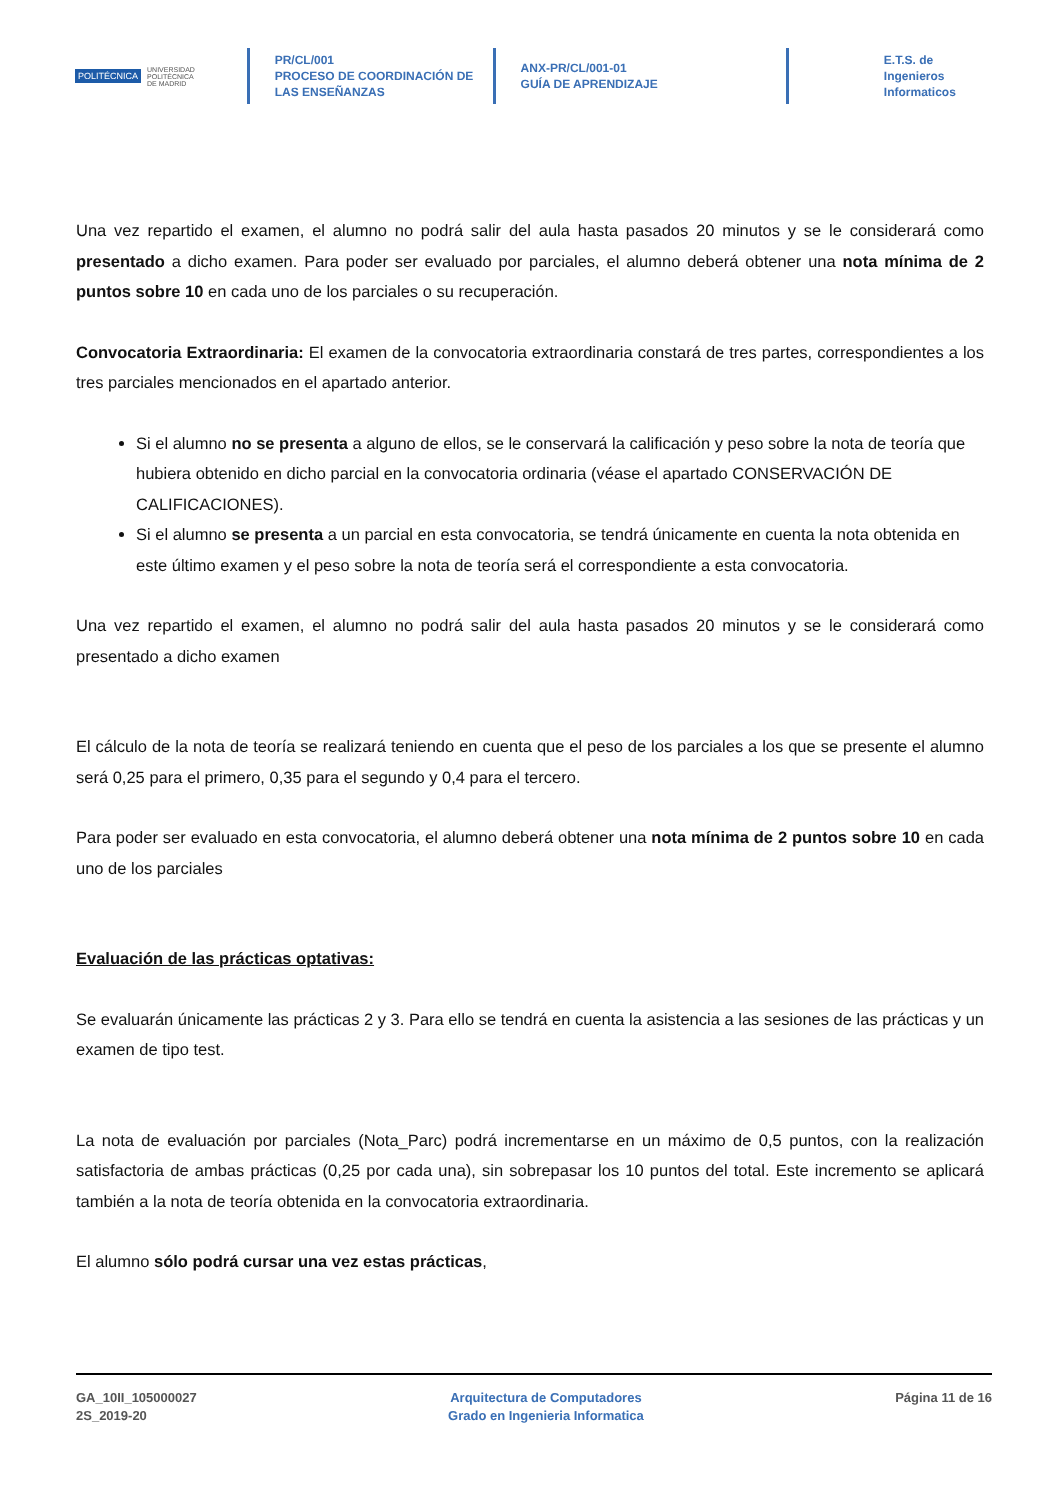POLITÉCNICA UNIVERSIDAD
POLITÉCNICA
DE MADRID
PR/CL/001
PROCESO DE COORDINACIÓN DE
LAS ENSEÑANZAS
ANX-PR/CL/001-01
GUÍA DE APRENDIZAJE
E.T.S. de Ingenieros
Informaticos
Una vez repartido el examen, el alumno no podrá salir del aula hasta pasados 20 minutos y se le considerará como presentado a dicho examen. Para poder ser evaluado por parciales, el alumno deberá obtener una nota mínima de 2 puntos sobre 10 en cada uno de los parciales o su recuperación.
Convocatoria Extraordinaria: El examen de la convocatoria extraordinaria constará de tres partes, correspondientes a los tres parciales mencionados en el apartado anterior.
Si el alumno no se presenta a alguno de ellos, se le conservará la calificación y peso sobre la nota de teoría que hubiera obtenido en dicho parcial en la convocatoria ordinaria (véase el apartado CONSERVACIÓN DE CALIFICACIONES).
Si el alumno se presenta a un parcial en esta convocatoria, se tendrá únicamente en cuenta la nota obtenida en este último examen y el peso sobre la nota de teoría será el correspondiente a esta convocatoria.
Una vez repartido el examen, el alumno no podrá salir del aula hasta pasados 20 minutos y se le considerará como presentado a dicho examen
El cálculo de la nota de teoría se realizará teniendo en cuenta que el peso de los parciales a los que se presente el alumno será 0,25 para el primero, 0,35 para el segundo y 0,4 para el tercero.
Para poder ser evaluado en esta convocatoria, el alumno deberá obtener una nota mínima de 2 puntos sobre 10 en cada uno de los parciales
Evaluación de las prácticas optativas:
Se evaluarán únicamente las prácticas 2 y 3. Para ello se tendrá en cuenta la asistencia a las sesiones de las prácticas y un examen de tipo test.
La nota de evaluación por parciales (Nota_Parc) podrá incrementarse en un máximo de 0,5 puntos, con la realización satisfactoria de ambas prácticas (0,25 por cada una), sin sobrepasar los 10 puntos del total. Este incremento se aplicará también a la nota de teoría obtenida en la convocatoria extraordinaria.
El alumno sólo podrá cursar una vez estas prácticas,
GA_10II_105000027
2S_2019-20
Arquitectura de Computadores
Grado en Ingenieria Informatica
Página 11 de 16